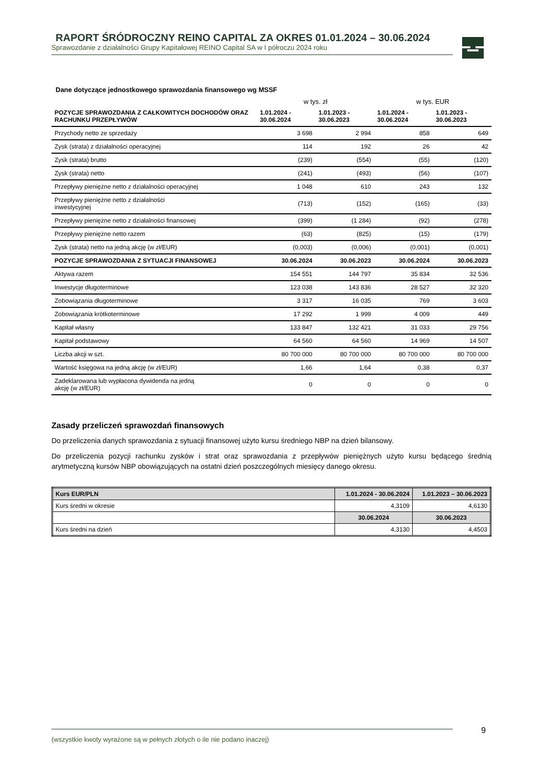RAPORT ŚRÓDROCZNY REINO CAPITAL ZA OKRES 01.01.2024 – 30.06.2024
Sprawozdanie z działalności Grupy Kapitałowej REINO Capital SA w I półroczu 2024 roku
Dane dotyczące jednostkowego sprawozdania finansowego wg MSSF
| | w tys. zł | | w tys. EUR | |
| POZYCJE SPRAWOZDANIA Z CAŁKOWITYCH DOCHODÓW ORAZ RACHUNKU PRZEPŁYWÓW | 1.01.2024 - 30.06.2024 | 1.01.2023 - 30.06.2023 | 1.01.2024 - 30.06.2024 | 1.01.2023 - 30.06.2023 |
| Przychody netto ze sprzedaży | 3 698 | 2 994 | 858 | 649 |
| Zysk (strata) z działalności operacyjnej | 114 | 192 | 26 | 42 |
| Zysk (strata) brutto | (239) | (554) | (55) | (120) |
| Zysk (strata) netto | (241) | (493) | (56) | (107) |
| Przepływy pieniężne netto z działalności operacyjnej | 1 048 | 610 | 243 | 132 |
| Przepływy pieniężne netto z działalności inwestycyjnej | (713) | (152) | (165) | (33) |
| Przepływy pieniężne netto z działalności finansowej | (399) | (1 284) | (92) | (278) |
| Przepływy pieniężne netto razem | (63) | (825) | (15) | (179) |
| Zysk (strata) netto na jedną akcję (w zł/EUR) | (0,003) | (0,006) | (0,001) | (0,001) |
| POZYCJE SPRAWOZDANIA Z SYTUACJI FINANSOWEJ | 30.06.2024 | 30.06.2023 | 30.06.2024 | 30.06.2023 |
| Aktywa razem | 154 551 | 144 797 | 35 834 | 32 536 |
| Inwestycje długoterminowe | 123 038 | 143 836 | 28 527 | 32 320 |
| Zobowiązania długoterminowe | 3 317 | 16 035 | 769 | 3 603 |
| Zobowiązania krótkoterminowe | 17 292 | 1 999 | 4 009 | 449 |
| Kapitał własny | 133 847 | 132 421 | 31 033 | 29 756 |
| Kapitał podstawowy | 64 560 | 64 560 | 14 969 | 14 507 |
| Liczba akcji w szt. | 80 700 000 | 80 700 000 | 80 700 000 | 80 700 000 |
| Wartość księgowa na jedną akcję (w zł/EUR) | 1,66 | 1,64 | 0,38 | 0,37 |
| Zadeklarowana lub wypłacona dywidenda na jedną akcję (w zł/EUR) | 0 | 0 | 0 | 0 |
Zasady przeliczeń sprawozdań finansowych
Do przeliczenia danych sprawozdania z sytuacji finansowej użyto kursu średniego NBP na dzień bilansowy.
Do przeliczenia pozycji rachunku zysków i strat oraz sprawozdania z przepływów pieniężnych użyto kursu będącego średnią arytmetyczną kursów NBP obowiązujących na ostatni dzień poszczególnych miesięcy danego okresu.
| Kurs EUR/PLN | 1.01.2024 - 30.06.2024 | 1.01.2023 – 30.06.2023 |
| --- | --- | --- |
| Kurs średni w okresie | 4,3109 | 4,6130 |
| | 30.06.2024 | 30.06.2023 |
| Kurs średni na dzień | 4,3130 | 4,4503 |
(wszystkie kwoty wyrażone są w pełnych złotych o ile nie podano inaczej) 9